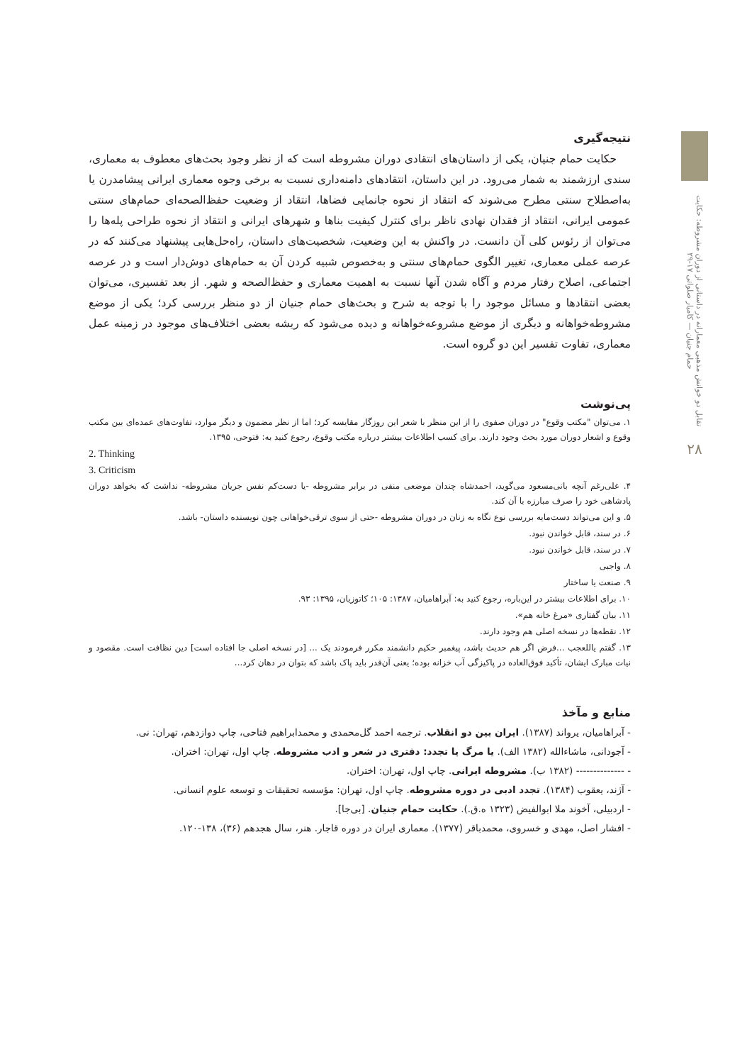نتیجه‌گیری
حکایت حمام جنیان، یکی از داستان‌های انتقادی دوران مشروطه است که از نظر وجود بحث‌های معطوف به معماری، سندی ارزشمند به شمار می‌رود. در این داستان، انتقادهای دامنه‌داری نسبت به برخی وجوه معماری ایرانی پیشامدرن یا به‌اصطلاح سنتی مطرح می‌شوند که انتقاد از نحوه جانمایی فضاها، انتقاد از وضعیت حفظ‌الصحه‌ای حمام‌های سنتی عمومی ایرانی، انتقاد از فقدان نهادی ناظر برای کنترل کیفیت بناها و شهرهای ایرانی و انتقاد از نحوه طراحی پله‌ها را می‌توان از رئوس کلی آن دانست. در واکنش به این وضعیت، شخصیت‌های داستان، راه‌حل‌هایی پیشنهاد می‌کنند که در عرصه عملی معماری، تغییر الگوی حمام‌های سنتی و به‌خصوص شبیه کردن آن به حمام‌های دوش‌دار است و در عرصه اجتماعی، اصلاح رفتار مردم و آگاه شدن آنها نسبت به اهمیت معماری و حفظ‌الصحه و شهر. از بعد تفسیری، می‌توان بعضی انتقادها و مسائل موجود را با توجه به شرح و بحث‌های حمام جنیان از دو منظر بررسی کرد؛ یکی از موضع مشروطه‌خواهانه و دیگری از موضع مشروعه‌خواهانه و دیده می‌شود که ریشه بعضی اختلاف‌های موجود در زمینه عمل معماری، تفاوت تفسیر این دو گروه است.
پی‌نوشت
۱. می‌توان "مکتب وقوع" در دوران صفوی را از این منظر با شعر این روزگار مقایسه کرد؛ اما از نظر مضمون و دیگر موارد، تفاوت‌های عمده‌ای بین مکتب وقوع و اشعار دوران مورد بحث وجود دارند. برای کسب اطلاعات بیشتر درباره مکتب وقوع، رجوع کنید به: فتوحی، ۱۳۹۵.
2. Thinking
3. Criticism
۴. علی‌رغم آنچه بانی‌مسعود می‌گوید، احمدشاه چندان موضعی منفی در برابر مشروطه -یا دست‌کم نفس جریان مشروطه- نداشت که بخواهد دوران پادشاهی خود را صرف مبارزه با آن کند.
۵. و این می‌تواند دست‌مایه بررسی نوع نگاه به زنان در دوران مشروطه -حتی از سوی ترقی‌خواهانی چون نویسنده داستان- باشد.
۶. در سند، قابل خواندن نبود.
۷. در سند، قابل خواندن نبود.
۸. واجبی
۹. صنعت یا ساختار
۱۰. برای اطلاعات بیشتر در این‌باره، رجوع کنید به: آبراهامیان، ۱۳۸۷: ۱۰۵؛ کاتوزیان، ۱۳۹۵: ۹۳.
۱۱. بیان گفتاری «مرغ خانه هم».
۱۲. نقطه‌ها در نسخه اصلی هم وجود دارند.
۱۳. گفتم یاللعجب ...فرض اگر هم حدیث باشد، پیغمبر حکیم دانشمند مکرر فرمودند یک ... [در نسخه اصلی جا افتاده است] دین نظافت است. مقصود و نیات مبارک ایشان، تأکید فوق‌العاده در پاکیزگی آب خزانه بوده؛ یعنی آن‌قدر باید پاک باشد که بتوان در دهان کرد...
منابع و مآخذ
- آبراهامیان، یرواند (۱۳۸۷). ایران بین دو انقلاب. ترجمه احمد گل‌محمدی و محمدابراهیم فتاحی، چاپ دوازدهم، تهران: نی.
- آجودانی، ماشاءالله (۱۳۸۲ الف). یا مرگ یا تجدد: دفتری در شعر و ادب مشروطه. چاپ اول، تهران: اختران.
- -------------- (۱۳۸۲ ب). مشروطه ایرانی. چاپ اول، تهران: اختران.
- آژند، یعقوب (۱۳۸۴). تجدد ادبی در دوره مشروطه. چاپ اول، تهران: مؤسسه تحقیقات و توسعه علوم انسانی.
- اردبیلی، آخوند ملا ابوالفیض (۱۳۲۳ ه.ق.). حکایت حمام جنیان. [بی‌جا].
- افشار اصل، مهدی و خسروی، محمدباقر (۱۳۷۷). معماری ایران در دوره قاجار. هنر، سال هجدهم (۳۶)، ۱۳۸-۱۲۰.
تقابل دو خوانش مذهبی معمارانه در داستانی از دوران مشروطه: حکایت حمام جنیان — کامیار صلواتی ۱۷-۲۹
۲۸